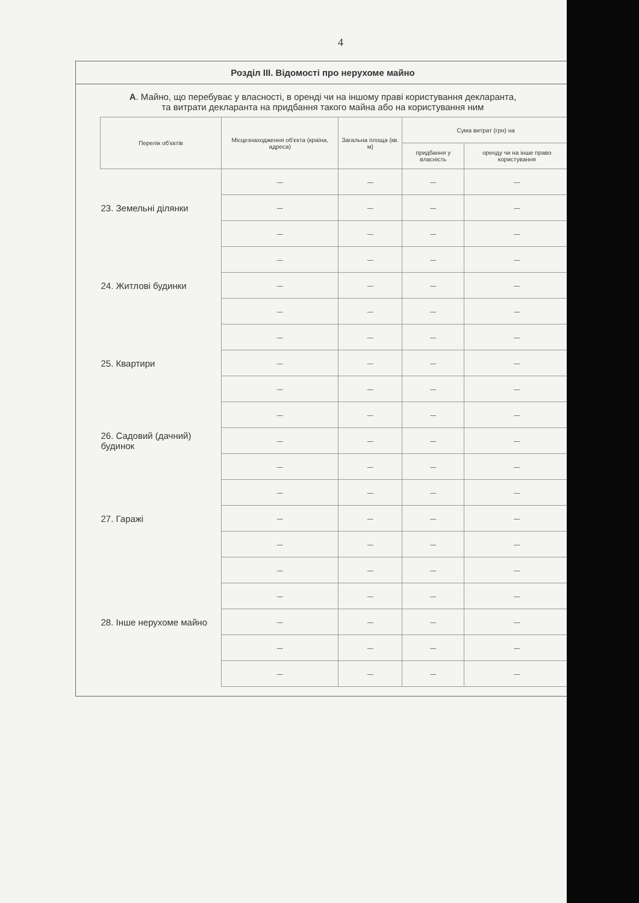4
Розділ III. Відомості про нерухоме майно
А. Майно, що перебуває у власності, в оренді чи на іншому праві користування декларанта,
та витрати декларанта на придбання такого майна або на користування ним
| Перелік об'єктів | Місцезнаходження об'єкта (країна, адреса) | Загальна площа (кв. м) | Сума витрат (грн) на | |
| --- | --- | --- | --- | --- |
| | | | придбання у власність | оренду чи на інше право користування |
| 23. Земельні ділянки | — | — | — | — |
| | — | — | — | — |
| | — | — | — | — |
| 24. Житлові будинки | — | — | — | — |
| | — | — | — | — |
| | — | — | — | — |
| 25. Квартири | — | — | — | — |
| | — | — | — | — |
| | — | — | — | — |
| 26. Садовий (дачний) будинок | — | — | — | — |
| | — | — | — | — |
| | — | — | — | — |
| 27. Гаражі | — | — | — | — |
| | — | — | — | — |
| | — | — | — | — |
| 28. Інше нерухоме майно | — | — | — | — |
| | — | — | — | — |
| | — | — | — | — |
| | — | — | — | — |
| | — | — | — | — |